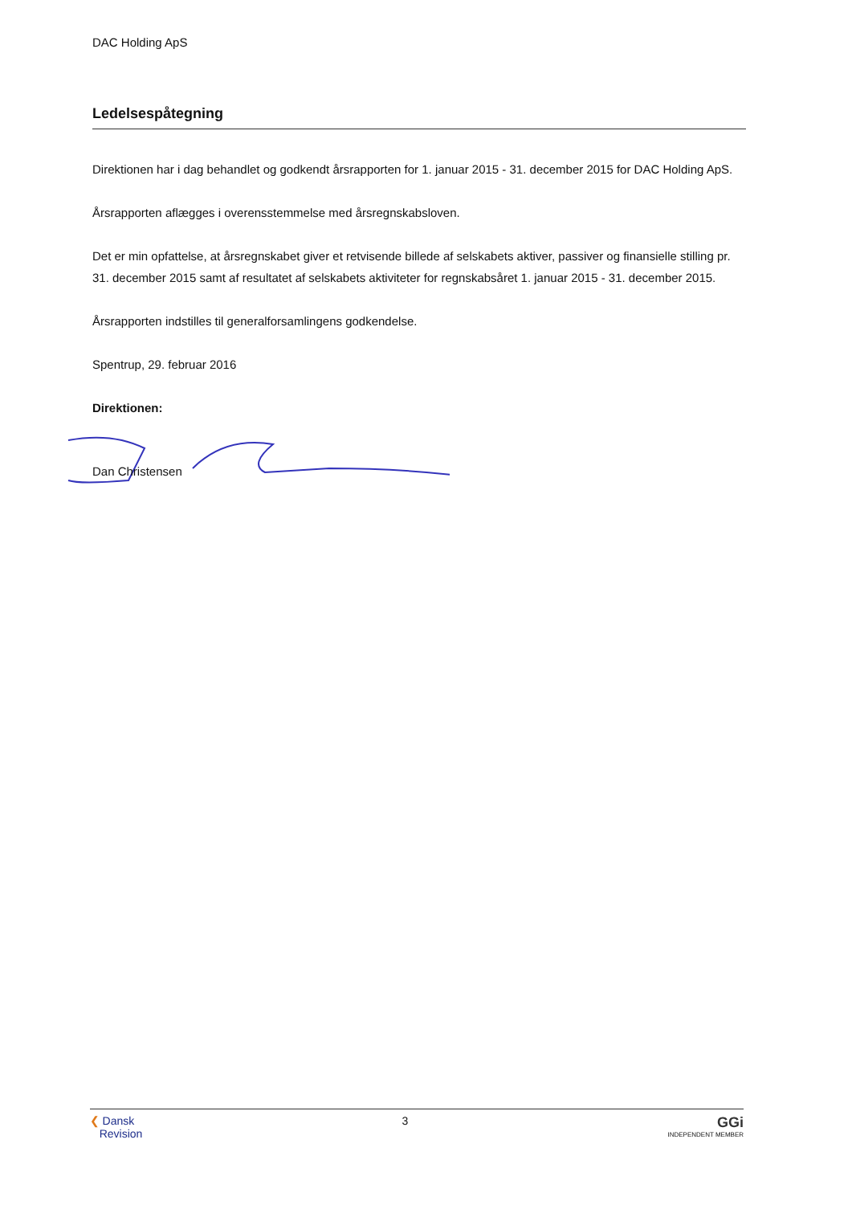DAC Holding ApS
Ledelsespåtegning
Direktionen har i dag behandlet og godkendt årsrapporten for 1. januar 2015 - 31. december 2015 for DAC Holding ApS.
Årsrapporten aflægges i overensstemmelse med årsregnskabsloven.
Det er min opfattelse, at årsregnskabet giver et retvisende billede af selskabets aktiver, passiver og finansielle stilling pr. 31. december 2015 samt af resultatet af selskabets aktiviteter for regnskabsåret 1. januar 2015 - 31. december 2015.
Årsrapporten indstilles til generalforsamlingens godkendelse.
Spentrup, 29. februar 2016
Direktionen:
Dan Christensen
❮ Dansk
Revision
3
GGi
INDEPENDENT MEMBER